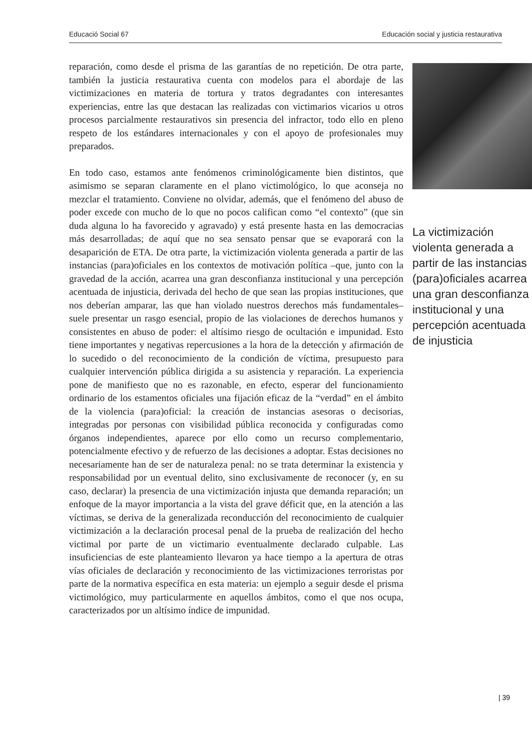Educació Social 67 Educación social y justicia restaurativa
reparación, como desde el prisma de las garantías de no repetición. De otra parte, también la justicia restaurativa cuenta con modelos para el abordaje de las victimizaciones en materia de tortura y tratos degradantes con interesantes experiencias, entre las que destacan las realizadas con victimarios vicarios u otros procesos parcialmente restaurativos sin presencia del infractor, todo ello en pleno respeto de los estándares internacionales y con el apoyo de profesionales muy preparados.
En todo caso, estamos ante fenómenos criminológicamente bien distintos, que asimismo se separan claramente en el plano victimológico, lo que aconseja no mezclar el tratamiento. Conviene no olvidar, además, que el fenómeno del abuso de poder excede con mucho de lo que no pocos califican como “el contexto” (que sin duda alguna lo ha favorecido y agravado) y está presente hasta en las democracias más desarrolladas; de aquí que no sea sensato pensar que se evaporará con la desaparición de ETA. De otra parte, la victimización violenta generada a partir de las instancias (para)oficiales en los contextos de motivación política –que, junto con la gravedad de la acción, acarrea una gran desconfianza institucional y una percepción acentuada de injusticia, derivada del hecho de que sean las propias instituciones, que nos deberían amparar, las que han violado nuestros derechos más fundamentales– suele presentar un rasgo esencial, propio de las violaciones de derechos humanos y consistentes en abuso de poder: el altísimo riesgo de ocultación e impunidad. Esto tiene importantes y negativas repercusiones a la hora de la detección y afirmación de lo sucedido o del reconocimiento de la condición de víctima, presupuesto para cualquier intervención pública dirigida a su asistencia y reparación. La experiencia pone de manifiesto que no es razonable, en efecto, esperar del funcionamiento ordinario de los estamentos oficiales una fijación eficaz de la “verdad” en el ámbito de la violencia (para)oficial: la creación de instancias asesoras o decisorias, integradas por personas con visibilidad pública reconocida y configuradas como órganos independientes, aparece por ello como un recurso complementario, potencialmente efectivo y de refuerzo de las decisiones a adoptar. Estas decisiones no necesariamente han de ser de naturaleza penal: no se trata determinar la existencia y responsabilidad por un eventual delito, sino exclusivamente de reconocer (y, en su caso, declarar) la presencia de una victimización injusta que demanda reparación; un enfoque de la mayor importancia a la vista del grave déficit que, en la atención a las víctimas, se deriva de la generalizada reconducción del reconocimiento de cualquier victimización a la declaración procesal penal de la prueba de realización del hecho victimal por parte de un victimario eventualmente declarado culpable. Las insuficiencias de este planteamiento llevaron ya hace tiempo a la apertura de otras vías oficiales de declaración y reconocimiento de las victimizaciones terroristas por parte de la normativa específica en esta materia: un ejemplo a seguir desde el prisma victimológico, muy particularmente en aquellos ámbitos, como el que nos ocupa, caracterizados por un altísimo índice de impunidad.
La victimización violenta generada a partir de las instancias (para)oficiales acarrea una gran desconfianza institucional y una percepción acentuada de injusticia
| 39